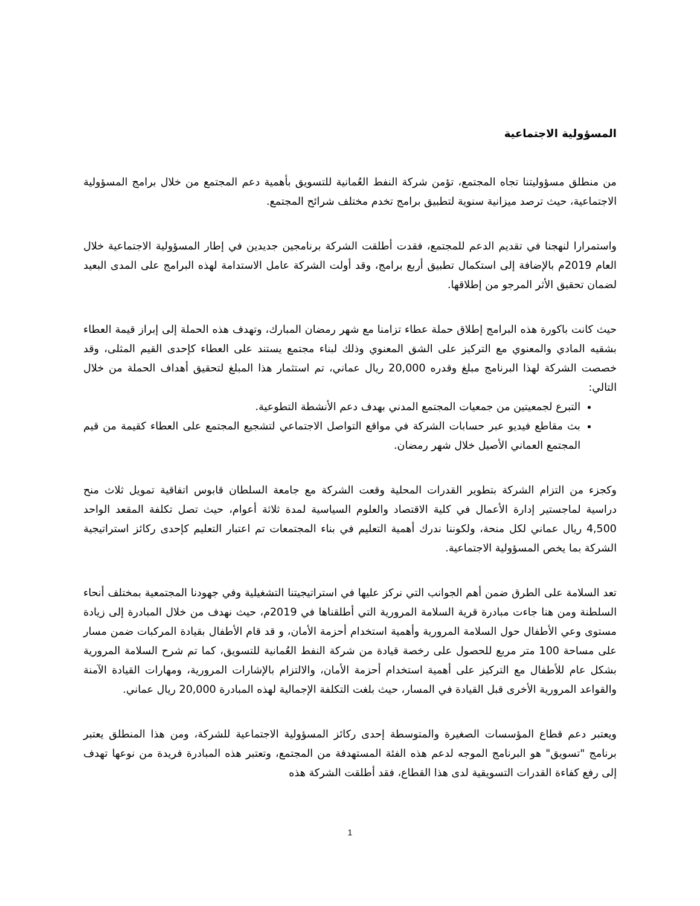المسؤولية الاجتماعية
من منطلق مسؤوليتنا تجاه المجتمع، تؤمن شركة النفط العُمانية للتسويق بأهمية دعم المجتمع من خلال برامج المسؤولية الاجتماعية، حيث ترصد ميزانية سنوية لتطبيق برامج تخدم مختلف شرائح المجتمع.
واستمرارا لنهجنا في تقديم الدعم للمجتمع، فقدت أطلقت الشركة برنامجين جديدين في إطار المسؤولية الاجتماعية خلال العام 2019م بالإضافة إلى استكمال تطبيق أربع برامج، وقد أولت الشركة عامل الاستدامة لهذه البرامج على المدى البعيد لضمان تحقيق الأثر المرجو من إطلاقها.
حيث كانت باكورة هذه البرامج إطلاق حملة عطاء تزامنا مع شهر رمضان المبارك، وتهدف هذه الحملة إلى إبراز قيمة العطاء بشقيه المادي والمعنوي مع التركيز على الشق المعنوي وذلك لبناء مجتمع يستند على العطاء كإحدى القيم المثلى، وقد خصصت الشركة لهذا البرنامج مبلغ وقدره 20,000 ريال عماني، تم استثمار هذا المبلغ لتحقيق أهداف الحملة من خلال التالي:
التبرع لجمعيتين من جمعيات المجتمع المدني بهدف دعم الأنشطة التطوعية.
بث مقاطع فيديو عبر حسابات الشركة في مواقع التواصل الاجتماعي لتشجيع المجتمع على العطاء كقيمة من قيم المجتمع العماني الأصيل خلال شهر رمضان.
وكجزء من التزام الشركة بتطوير القدرات المحلية وقعت الشركة مع جامعة السلطان قابوس اتفاقية تمويل ثلاث منح دراسية لماجستير إدارة الأعمال في كلية الاقتصاد والعلوم السياسية لمدة ثلاثة أعوام، حيث تصل تكلفة المقعد الواحد 4,500 ريال عماني لكل منحة، ولكوننا ندرك أهمية التعليم في بناء المجتمعات تم اعتبار التعليم كإحدى ركائز استراتيجية الشركة بما يخص المسؤولية الاجتماعية.
تعد السلامة على الطرق ضمن أهم الجوانب التي نركز عليها في استراتيجيتنا التشغيلية وفي جهودنا المجتمعية بمختلف أنحاء السلطنة ومن هنا جاءت مبادرة قرية السلامة المرورية التي أطلقناها في 2019م، حيث نهدف من خلال المبادرة إلى زيادة مستوى وعي الأطفال حول السلامة المرورية وأهمية استخدام أحزمة الأمان، و قد قام الأطفال بقيادة المركبات ضمن مسار على مساحة 100 متر مربع للحصول على رخصة قيادة من شركة النفط العُمانية للتسويق، كما تم شرح السلامة المرورية بشكل عام للأطفال مع التركيز على أهمية استخدام أحزمة الأمان، والالتزام بالإشارات المرورية، ومهارات القيادة الآمنة والقواعد المرورية الأخرى قبل القيادة في المسار، حيث بلغت التكلفة الإجمالية لهذه المبادرة 20,000 ريال عماني.
ويعتبر دعم قطاع المؤسسات الصغيرة والمتوسطة إحدى ركائز المسؤولية الاجتماعية للشركة، ومن هذا المنطلق يعتبر برنامج "تسويق" هو البرنامج الموجه لدعم هذه الفئة المستهدفة من المجتمع، وتعتبر هذه المبادرة فريدة من نوعها تهدف إلى رفع كفاءة القدرات التسويقية لدى هذا القطاع، فقد أطلقت الشركة هذه
1